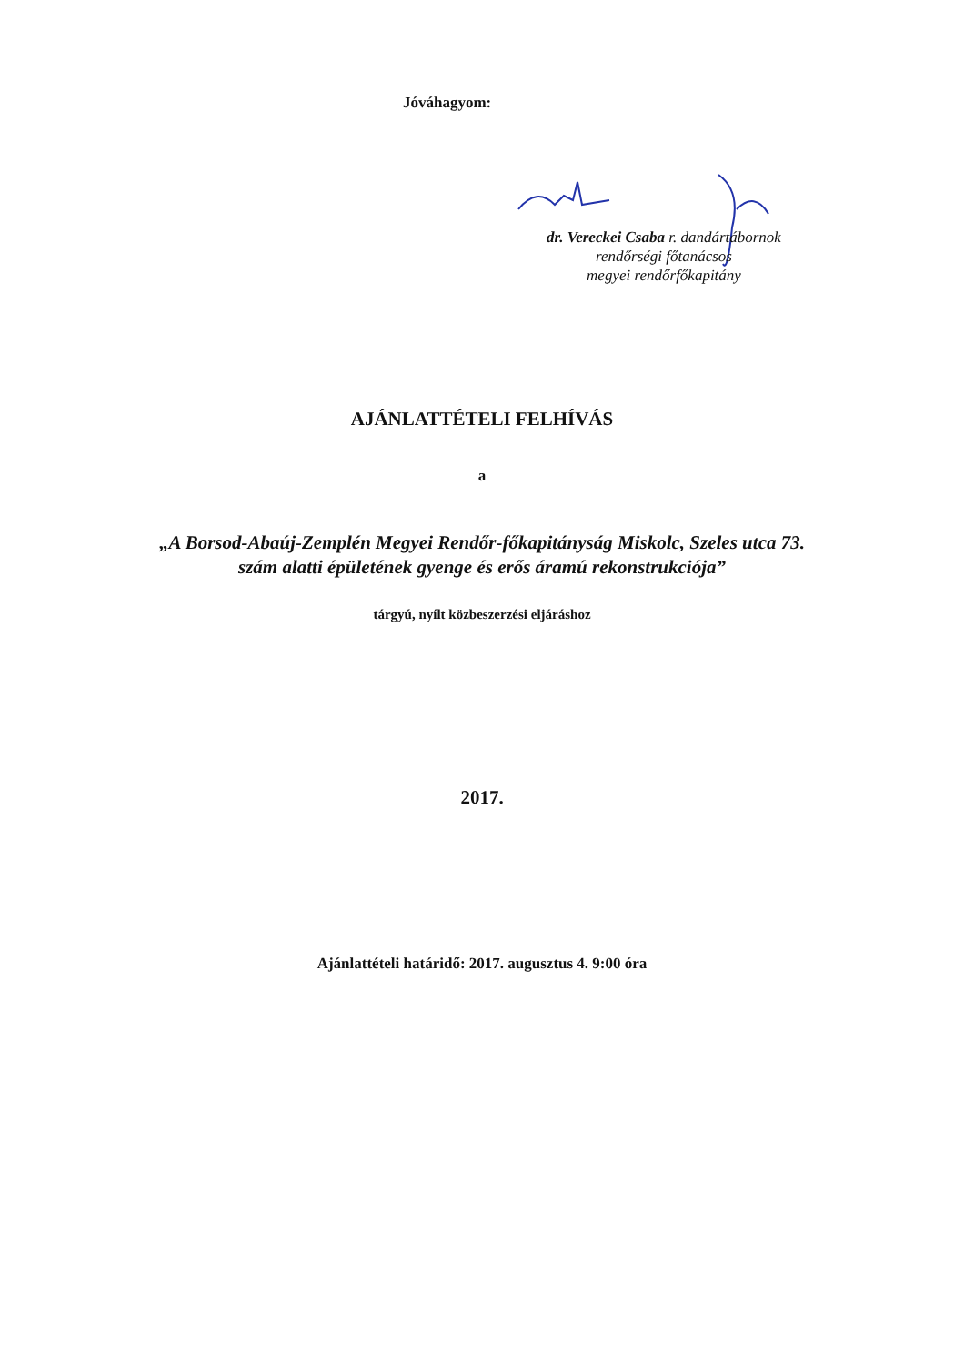Jóváhagyom:
dr. Vereckei Csaba r. dandártábornok
rendőrségi főtanácsos
megyei rendőrfőkapitány
AJÁNLATTÉTELI FELHÍVÁS
a
„A Borsod-Abaúj-Zemplén Megyei Rendőr-főkapitányság Miskolc, Szeles utca 73. szám alatti épületének gyenge és erős áramú rekonstrukciója”
tárgyú, nyílt közbeszerzési eljáráshoz
2017.
Ajánlattételi határidő: 2017. augusztus 4. 9:00 óra